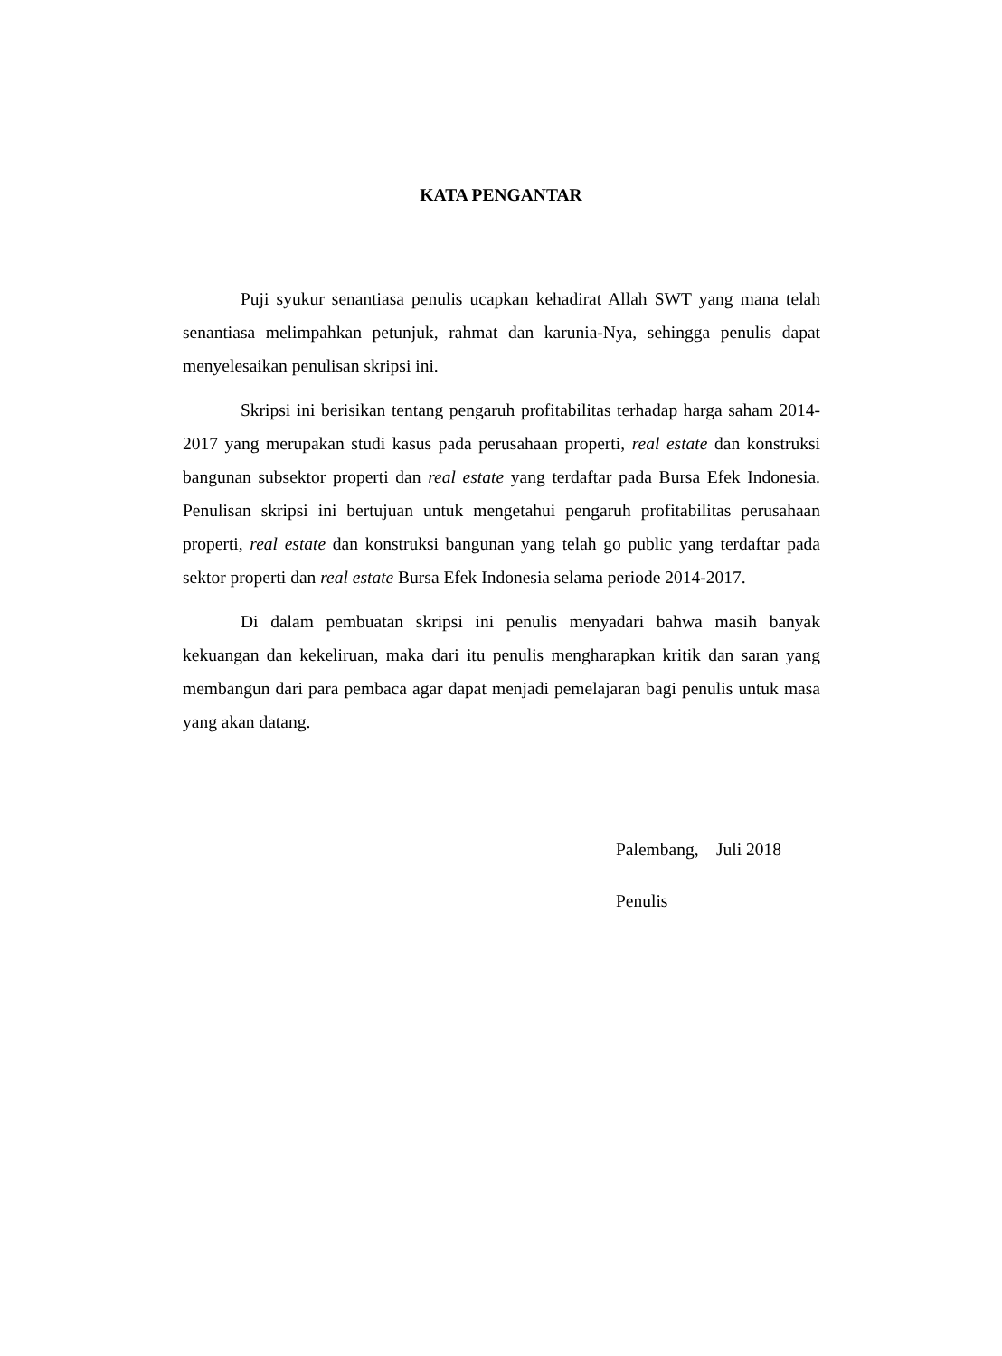KATA PENGANTAR
Puji syukur senantiasa penulis ucapkan kehadirat Allah SWT yang mana telah senantiasa melimpahkan petunjuk, rahmat dan karunia-Nya, sehingga penulis dapat menyelesaikan penulisan skripsi ini.
Skripsi ini berisikan tentang pengaruh profitabilitas terhadap harga saham 2014-2017 yang merupakan studi kasus pada perusahaan properti, real estate dan konstruksi bangunan subsektor properti dan real estate yang terdaftar pada Bursa Efek Indonesia. Penulisan skripsi ini bertujuan untuk mengetahui pengaruh profitabilitas perusahaan properti, real estate dan konstruksi bangunan yang telah go public yang terdaftar pada sektor properti dan real estate Bursa Efek Indonesia selama periode 2014-2017.
Di dalam pembuatan skripsi ini penulis menyadari bahwa masih banyak kekuangan dan kekeliruan, maka dari itu penulis mengharapkan kritik dan saran yang membangun dari para pembaca agar dapat menjadi pemelajaran bagi penulis untuk masa yang akan datang.
Palembang, Juli 2018
Penulis